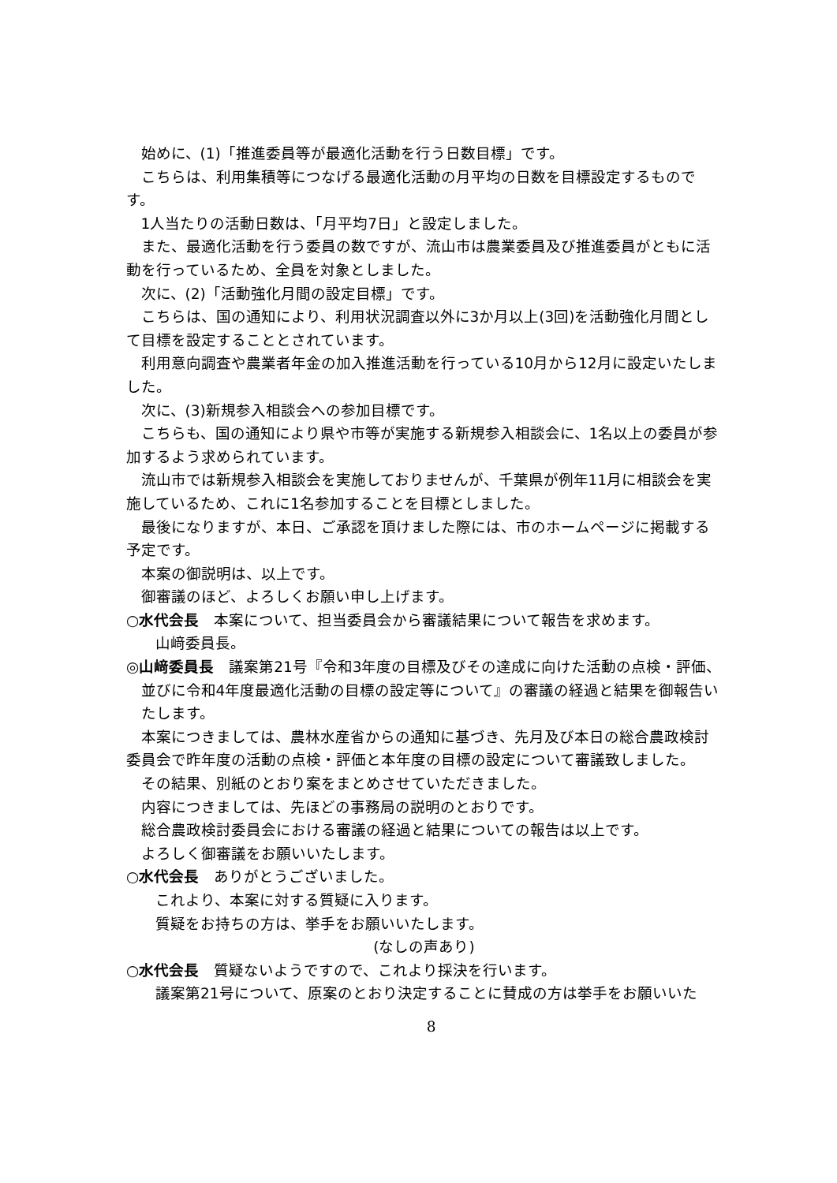始めに、(1)「推進委員等が最適化活動を行う日数目標」です。
こちらは、利用集積等につなげる最適化活動の月平均の日数を目標設定するものです。
1人当たりの活動日数は、「月平均7日」と設定しました。
また、最適化活動を行う委員の数ですが、流山市は農業委員及び推進委員がともに活動を行っているため、全員を対象としました。
次に、(2)「活動強化月間の設定目標」です。
こちらは、国の通知により、利用状況調査以外に3か月以上(3回)を活動強化月間として目標を設定することとされています。
利用意向調査や農業者年金の加入推進活動を行っている10月から12月に設定いたしました。
次に、(3)新規参入相談会への参加目標です。
こちらも、国の通知により県や市等が実施する新規参入相談会に、1名以上の委員が参加するよう求められています。
流山市では新規参入相談会を実施しておりませんが、千葉県が例年11月に相談会を実施しているため、これに1名参加することを目標としました。
最後になりますが、本日、ご承認を頂けました際には、市のホームページに掲載する予定です。
本案の御説明は、以上です。
御審議のほど、よろしくお願い申し上げます。
○水代会長　本案について、担当委員会から審議結果について報告を求めます。
山﨑委員長。
◎山﨑委員長　議案第21号『令和3年度の目標及びその達成に向けた活動の点検・評価、並びに令和4年度最適化活動の目標の設定等について』の審議の経過と結果を御報告いたします。
本案につきましては、農林水産省からの通知に基づき、先月及び本日の総合農政検討委員会で昨年度の活動の点検・評価と本年度の目標の設定について審議致しました。
その結果、別紙のとおり案をまとめさせていただきました。
内容につきましては、先ほどの事務局の説明のとおりです。
総合農政検討委員会における審議の経過と結果についての報告は以上です。
よろしく御審議をお願いいたします。
○水代会長　ありがとうございました。
これより、本案に対する質疑に入ります。
質疑をお持ちの方は、挙手をお願いいたします。
(なしの声あり)
○水代会長　質疑ないようですので、これより採決を行います。
議案第21号について、原案のとおり決定することに賛成の方は挙手をお願いいた
8